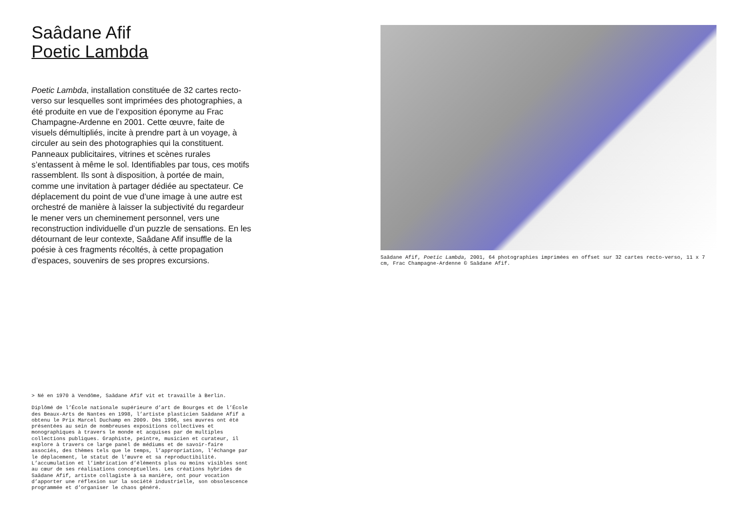Saâdane Afif
Poetic Lambda
Poetic Lambda, installation constituée de 32 cartes recto-verso sur lesquelles sont imprimées des photographies, a été produite en vue de l’exposition éponyme au Frac Champagne-Ardenne en 2001. Cette œuvre, faite de visuels démultipliés, incite à prendre part à un voyage, à circuler au sein des photographies qui la constituent. Panneaux publicitaires, vitrines et scènes rurales s’entassent à même le sol. Identifiables par tous, ces motifs rassemblent. Ils sont à disposition, à portée de main, comme une invitation à partager dédiée au spectateur. Ce déplacement du point de vue d’une image à une autre est orchestré de manière à laisser la subjectivité du regardeur le mener vers un cheminement personnel, vers une reconstruction individuelle d’un puzzle de sensations. En les détournant de leur contexte, Saâdane Afif insuffle de la poésie à ces fragments récoltés, à cette propagation d’espaces, souvenirs de ses propres excursions.
> Né en 1970 à Vendôme, Saâdane Afif vit et travaille à Berlin.
Diplômé de l’École nationale supérieure d’art de Bourges et de l’École des Beaux-Arts de Nantes en 1998, l’artiste plasticien Saâdane Afif a obtenu le Prix Marcel Duchamp en 2009. Dès 1996, ses œuvres ont été présentées au sein de nombreuses expositions collectives et monographiques à travers le monde et acquises par de multiples collections publiques. Graphiste, peintre, musicien et curateur, il explore à travers ce large panel de médiums et de savoir-faire associés, des thèmes tels que le temps, l’appropriation, l’échange par le déplacement, le statut de l’œuvre et sa reproductibilité. L’accumulation et l’imbrication d’éléments plus ou moins visibles sont au cœur de ses réalisations conceptuelles. Les créations hybrides de Saâdane Afif, artiste collagiste à sa manière, ont pour vocation d’apporter une réflexion sur la société industrielle, son obsolescence programmée et d’organiser le chaos généré.
Saâdane Afif, Poetic Lambda, 2001, 64 photographies imprimées en offset sur 32 cartes recto-verso, 11 x 7 cm, Frac Champagne-Ardenne © Saâdane Afif.